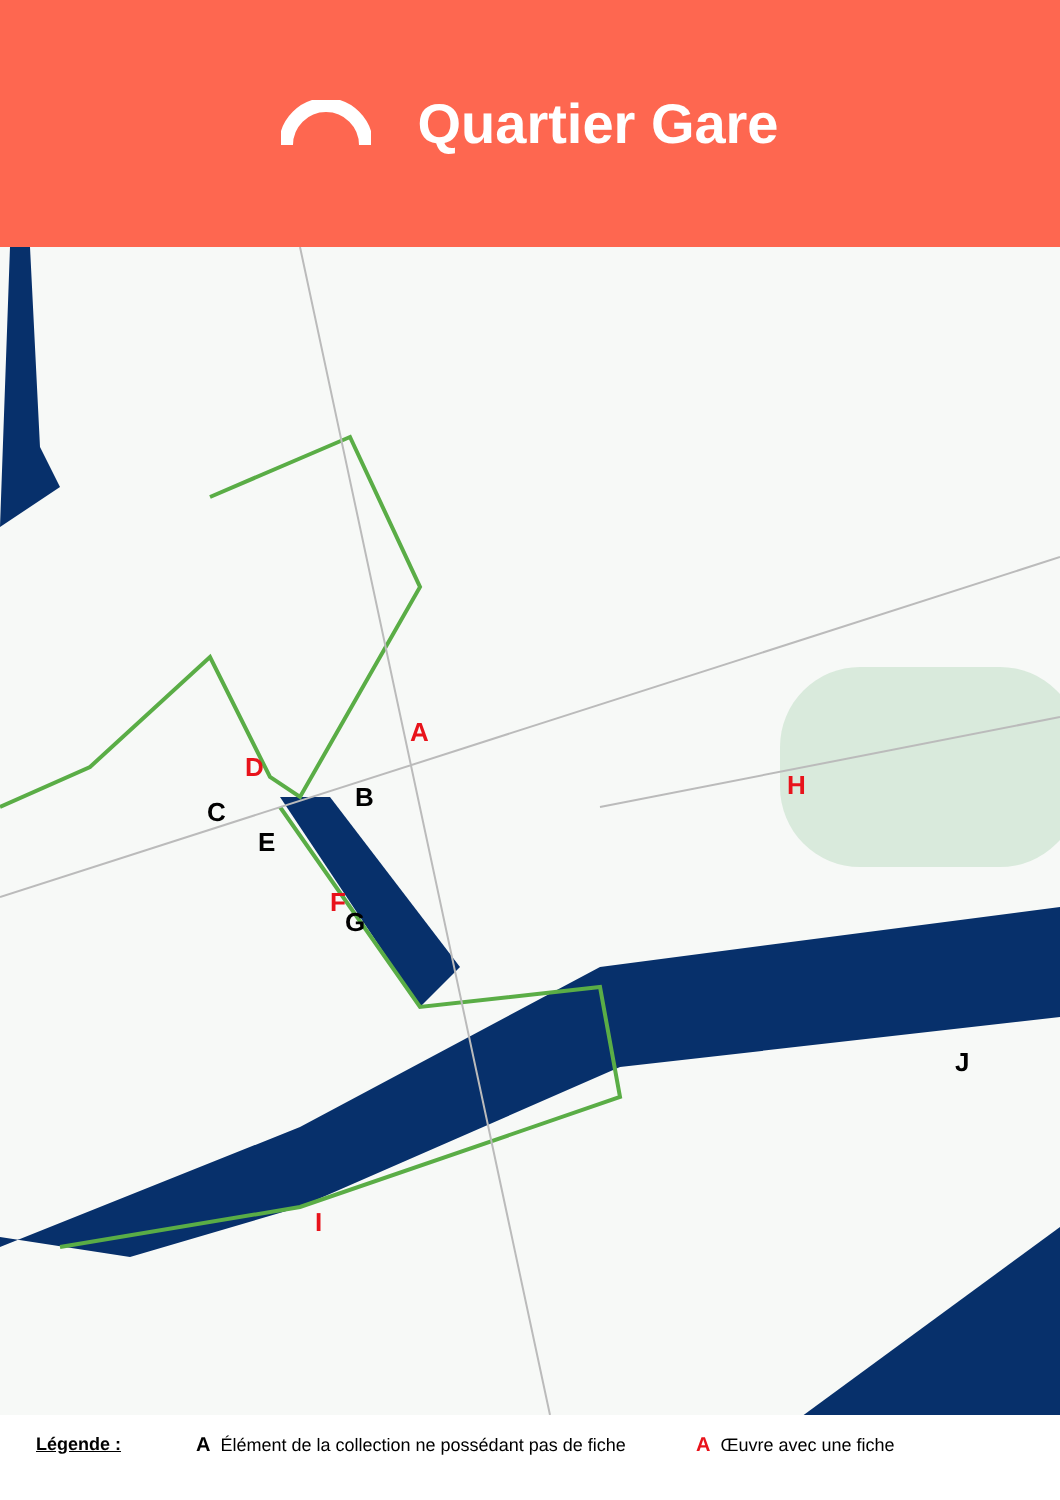Quartier Gare
A
B
C
D
E
F
G
H
I
J
Légende : A Élément de la collection ne possédant pas de fiche A Œuvre avec une fiche